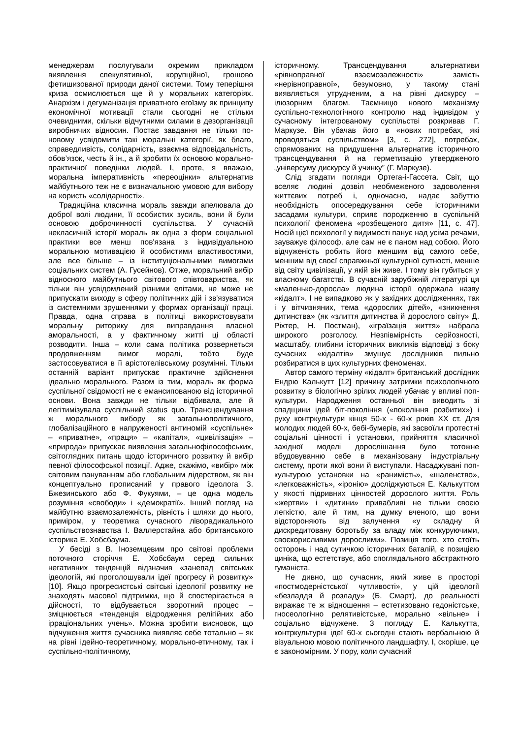менеджерам послугували окремим прикладом виявлення спекулятивної, корупційної, грошово фетишизованої природи даної системи. Тому теперішня криза осмислюється ще й у моральних категоріях. Анархізм і дегуманізація приватного егоїзму як принципу економічної мотивації стали сьогодні не стільки очевидними, скільки відчутними силами в дезорганізації виробничих відносин. Постає завдання не тільки по-новому усвідомити такі моральні категорії, як благо, справедливість, солідарність, взаємна відповідальність, обов’язок, честь й ін., а й зробити їх основою морально-практичної поведінки людей. І, проте, я вважаю, моральна імперативність «переоцінки» альтернатив майбутнього теж не є визначальною умовою для вибору на користь «солідарності».
Традиційна класична мораль завжди апелювала до доброї волі людини, її особистих зусиль, вони й були основою доброчинності суспільства. У сучасній некласичній історії мораль як одна з форм соціальної практики все менш пов'язана з індивідуальною моральною мотивацією й особистими властивостями, але все більше – із інституціональними вимогами соціальних систем (А. Гусейнов). Отже, моральний вибір відносного майбутнього світового співтовариства, як тільки він усвідомлений різними елітами, не може не припускати виходу в сферу політичних дій і зв'язуватися із системними зрушеннями у формах організації праці. Правда, одна справа в політиці використовувати моральну риторику для виправдання власної аморальності, а у фактичному житті ці області розводити. Інша – коли сама політика розвернеться продовженням вимог моралі, тобто буде застосовуватися в її арістотелівському розумінні. Тільки останній варіант припускає практичне здійснення ідеально морального. Разом із тим, мораль як форма суспільної свідомості не є емансипованою від історичної основи. Вона завжди не тільки відбивала, але й легітимізувала суспільний status quo. Трансцендування ж морального вибору як загальнополітичного, глобалізаційного в напруженості антиномій «суспільне» – «приватне», «праця» – «капітал», «цивілізація» – «природа» припускає виявлення загальнофілософських, світоглядних питань щодо історичного розвитку й вибір певної філософської позиції. Адже, скажімо, «вибір» між світовим пануванням або глобальним лідерством, як він концептуально прописаний у правого ідеолога З. Бжезинського або Ф. Фукуями, – це одна модель розуміння «свободи» і «демократії». Інший погляд на майбутню взаємозалежність, рівність і шляхи до нього, приміром, у теоретика сучасного ліворадикального суспільствознавства І. Валлерстайна або британського історика Е. Хобсбаума.
У бесіді з В. Іноземцевим про світові проблеми поточного сторіччя Е. Хобсбаум серед сильних негативних тенденцій відзначив «занепад світських ідеологій, які проголошували ідеї прогресу й розвитку» [10]. Якщо прогресистські світські ідеології розвитку не знаходять масової підтримки, що й спостерігається в дійсності, то відбувається зворотний процес – зміцнюється «тенденція відродження релігійних або ірраціональних учень». Можна зробити висновок, що відчуження життя сучасника виявляє себе тотально – як на рівні ідейно-теоретичному, морально-етичному, так і суспільно-політичному,
історичному. Трансцендування альтернативи «рівноправної взаємозалежності» замість «нерівноправної», безумовно, у такому стані виявляється утрудненим, а на рівні дискурсу – ілюзорним благом. Таємницю нового механізму суспільно-технологічного контролю над індивідом у сучасному інтегрованому суспільстві розкривав Г. Маркузе. Він убачав його в «нових потребах, які проводяться суспільством» [3, с. 272], потребах, спрямованих на придушення альтернатив історичного трансцендування й на герметизацію утвердженого „універсуму дискурсу й учинку” (Г. Маркузе).
Слід згадати погляди Ортега-і-Гассета. Світ, що вселяє людині дозвіл необмеженого задоволення життєвих потреб і, одночасно, надає забуттю необхідність опосередкування себе історичними засадами культури, сприяє породженню в суспільній психології феномена «розбещеного дитя» [11, с. 47]. Носій цієї психології у видимості панує над усіма речами, зауважує філософ, але сам не є паном над собою. Його відчуженість робить його меншим від самого себе, меншим від своєї справжньої культурної сутності, менше від світу цивілізації, у якій він живе. І тому він губиться у власному багатстві. В сучасній зарубіжній літературі ця «маленько-доросла» людина історії одержала назву «кідалт». І не випадково як у західних дослідженнях, так і у вітчизняних, тема «дорослих дітей», «зникнення дитинства» (як «злиття дитинства й дорослого світу» Д. Ріхтер, Н. Постман), «іграїзація життя» набрала широкого розголосу. Незпівмірність серйозності, масштабу, глибини історичних викликів відповіді з боку сучасних «кідалтів» змушує дослідників пильно розбиратися в цих культурних феноменах.
Автор самого терміну «кідалт» британський дослідник Ендрю Калькутт [12] причину затримки психологічного розвитку в біологічно зрілих людей убачає у впливі поп-культури. Народження останньої він виводить зі спадщини ідей біт-покоління («покоління розбитих») і руху контркультури кінця 50-х - 60-х років ХХ ст. Для молодих людей 60-х, бебі-бумерів, які засвоїли протестні соціальні цінності і установки, прийняття класичної західної моделі дорослішання було тотожне вбудовуванню себе в механізовану індустріальну систему, проти якої вони й виступали. Насаджувані поп-культурою установки на «ранимість», «шаленство», «легковажність», «іронію» досліджуються Е. Калькуттом у якості підривних цінностей дорослого життя. Роль «жертви» і «дитини» привабливі не тільки своєю легкістю, але й тим, на думку вченого, що вони відстороняють від залучення «у складну й дискредитовану боротьбу за владу між конкуруючими, своєкорисливими дорослими». Позиція того, хто стоїть осторонь і над сутичкою історичних баталій, є позицією циніка, що естетствує, або споглядального абстрактного гуманіста.
Не дивно, що сучасник, який живе в просторі «постмодерністської чутливості», у цій ідеології «безладдя й розладу» (Б. Смарт), до реальності виражає те ж відношення – естетизовано гедоністське, гносеологічно релятивістське, морально «вільне» і соціально відчужене. З погляду Е. Калькутта, контркультурні ідеї 60-х сьогодні стають вербальною й візуальною мовою політичного ландшафту. І, скоріше, це є закономірним. У пору, коли сучасний